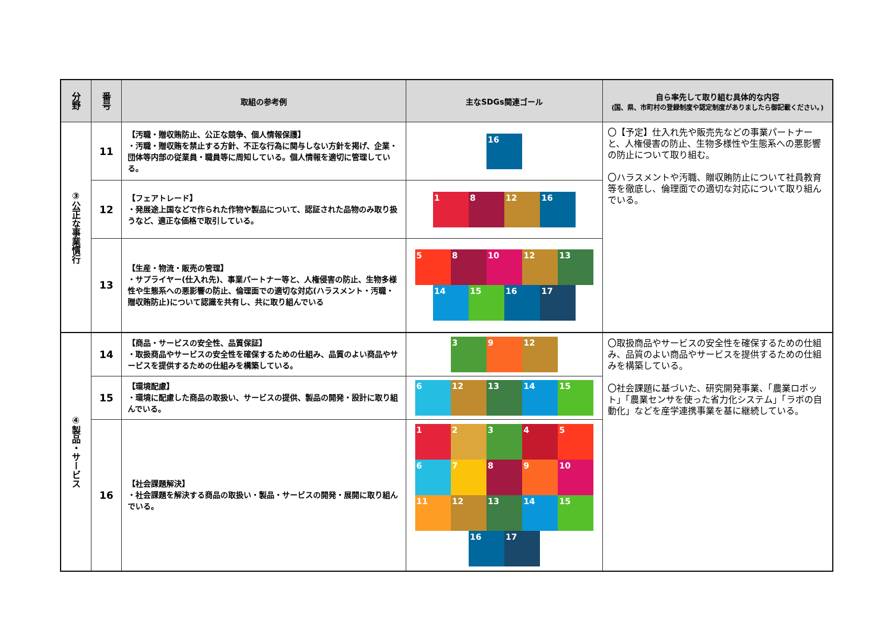| 分野 | 番号 | 取組の参考例 | 主なSDGs関連ゴール | 自ら率先して取り組む具体的な内容 (国、県、市町村の登録制度や認定制度がありましたら御記載ください。) |
| --- | --- | --- | --- | --- |
| ③公正な事業慣行 | 11 | 【汚職・贈収賄防止、公正な競争、個人情報保護】 ・汚職・贈収賄を禁止する方針、不正な行為に関与しない方針を掲げ、企業・団体等内部の従業員・職員等に周知している。個人情報を適切に管理している。 | 16 | 〇【予定】仕入れ先や販売先などの事業パートナーと、人権侵害の防止、生物多様性や生態系への悪影響の防止について取り組む。 〇ハラスメントや汚職、贈収賄防止について社員教育等を徹底し、倫理面での適切な対応について取り組んでいる。 |
| | 12 | 【フェアトレード】 ・発展途上国などで作られた作物や製品について、認証された品物のみ取り扱うなど、適正な価格で取引している。 | 1 8 12 16 | |
| | 13 | 【生産・物流・販売の管理】 ・サプライヤー(仕入れ先)、事業パートナー等と、人権侵害の防止、生物多様性や生態系への悪影響の防止、倫理面での適切な対応(ハラスメント・汚職・贈収賄防止)について認識を共有し、共に取り組んでいる | 5 8 10 12 13 14 15 16 17 | |
| ④製品・サービス | 14 | 【商品・サービスの安全性、品質保証】 ・取扱商品やサービスの安全性を確保するための仕組み、品質のよい商品やサービスを提供するための仕組みを構築している。 | 3 9 12 | 〇取扱商品やサービスの安全性を確保するための仕組み、品質のよい商品やサービスを提供するための仕組みを構築している。 〇社会課題に基づいた、研究開発事業、「農業ロボット」「農業センサを使った省力化システム」「ラボの自動化」などを産学連携事業を基に継続している。 |
| | 15 | 【環境配慮】 ・環境に配慮した商品の取扱い、サービスの提供、製品の開発・設計に取り組んでいる。 | 6 12 13 14 15 | |
| | 16 | 【社会課題解決】 ・社会課題を解決する商品の取扱い・製品・サービスの開発・展開に取り組んでいる。 | 1 2 3 4 5 6 7 8 9 10 11 12 13 14 15 16 17 | |